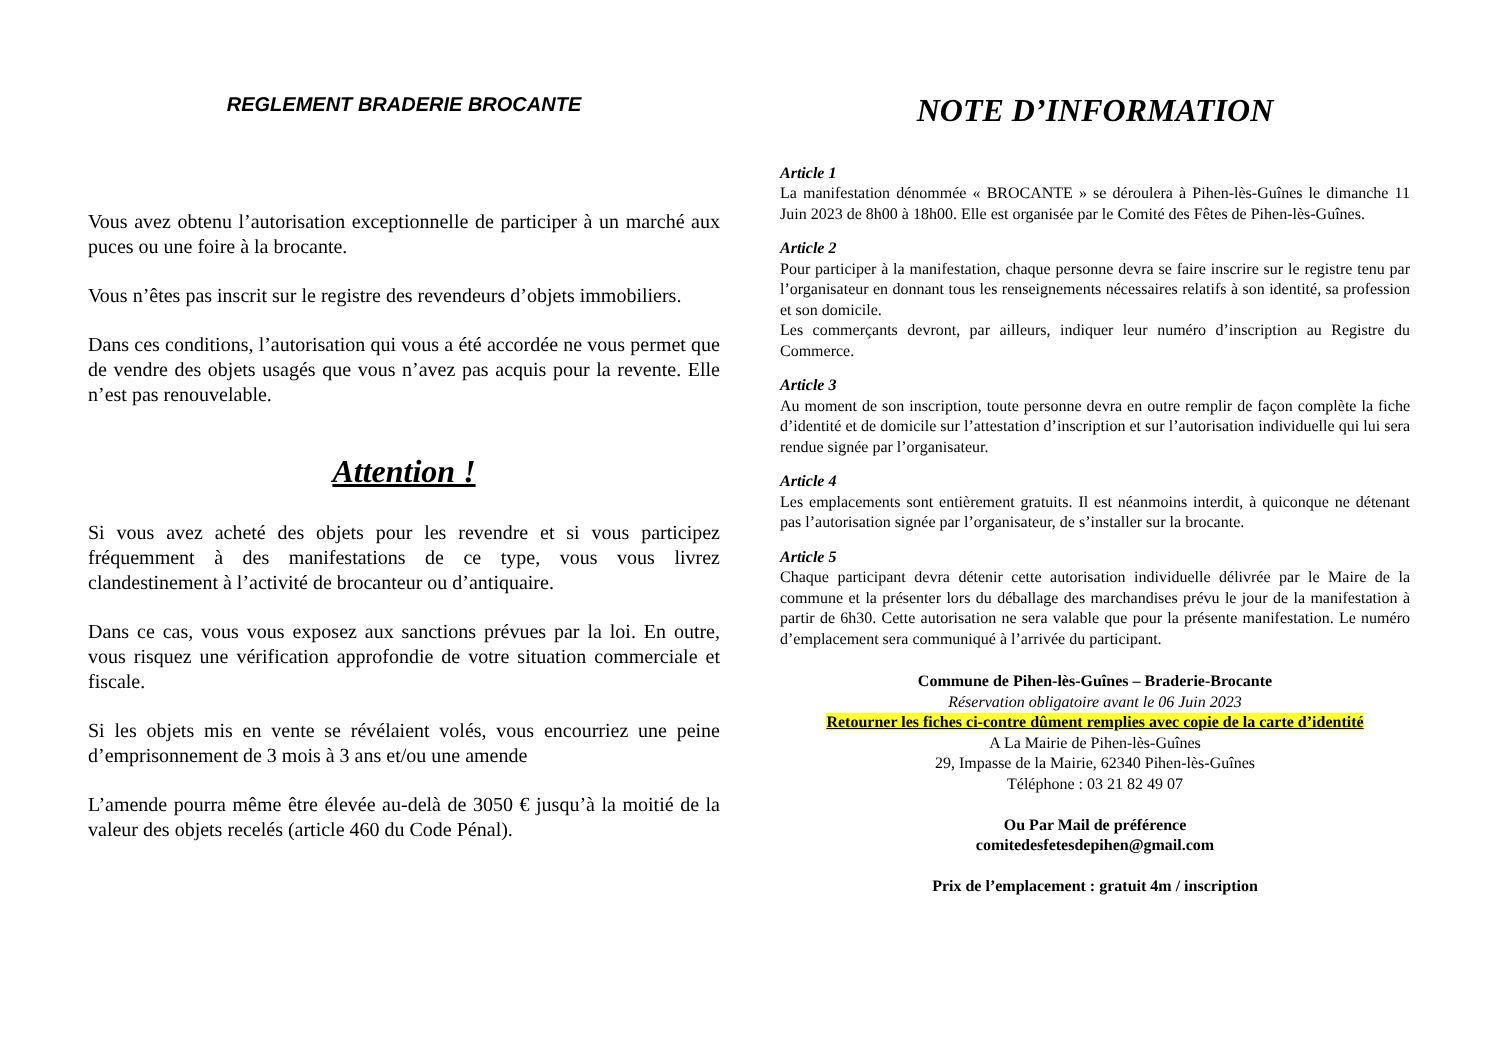REGLEMENT BRADERIE BROCANTE
Vous avez obtenu l’autorisation exceptionnelle de participer à un marché aux puces ou une foire à la brocante.
Vous n’êtes pas inscrit sur le registre des revendeurs d’objets immobiliers.
Dans ces conditions, l’autorisation qui vous a été accordée ne vous permet que de vendre des objets usagés que vous n’avez pas acquis pour la revente. Elle n’est pas renouvelable.
Attention !
Si vous avez acheté des objets pour les revendre et si vous participez fréquemment à des manifestations de ce type, vous vous livrez clandestinement à l’activité de brocanteur ou d’antiquaire.
Dans ce cas, vous vous exposez aux sanctions prévues par la loi. En outre, vous risquez une vérification approfondie de votre situation commerciale et fiscale.
Si les objets mis en vente se révélaient volés, vous encourriez une peine d’emprisonnement de 3 mois à 3 ans et/ou une amende
L’amende pourra même être élevée au-delà de 3050 € jusqu’à la moitié de la valeur des objets recelés (article 460 du Code Pénal).
NOTE D’INFORMATION
Article 1
La manifestation dénommée « BROCANTE » se déroulera à Pihen-lès-Guînes le dimanche 11 Juin 2023 de 8h00 à 18h00. Elle est organisée par le Comité des Fêtes de Pihen-lès-Guînes.
Article 2
Pour participer à la manifestation, chaque personne devra se faire inscrire sur le registre tenu par l’organisateur en donnant tous les renseignements nécessaires relatifs à son identité, sa profession et son domicile.
Les commerçants devront, par ailleurs, indiquer leur numéro d’inscription au Registre du Commerce.
Article 3
Au moment de son inscription, toute personne devra en outre remplir de façon complète la fiche d’identité et de domicile sur l’attestation d’inscription et sur l’autorisation individuelle qui lui sera rendue signée par l’organisateur.
Article 4
Les emplacements sont entièrement gratuits. Il est néanmoins interdit, à quiconque ne détenant pas l’autorisation signée par l’organisateur, de s’installer sur la brocante.
Article 5
Chaque participant devra détenir cette autorisation individuelle délivrée par le Maire de la commune et la présenter lors du déballage des marchandises prévu le jour de la manifestation à partir de 6h30. Cette autorisation ne sera valable que pour la présente manifestation. Le numéro d’emplacement sera communiqué à l’arrivée du participant.
Commune de Pihen-lès-Guînes – Braderie-Brocante
Réservation obligatoire avant le 06 Juin 2023
Retourner les fiches ci-contre dûment remplies avec copie de la carte d’identité
A La Mairie de Pihen-lès-Guînes
29, Impasse de la Mairie, 62340 Pihen-lès-Guînes
Téléphone : 03 21 82 49 07
Ou Par Mail de préférence
comitedesfetesdepihen@gmail.com
Prix de l’emplacement : gratuit 4m / inscription